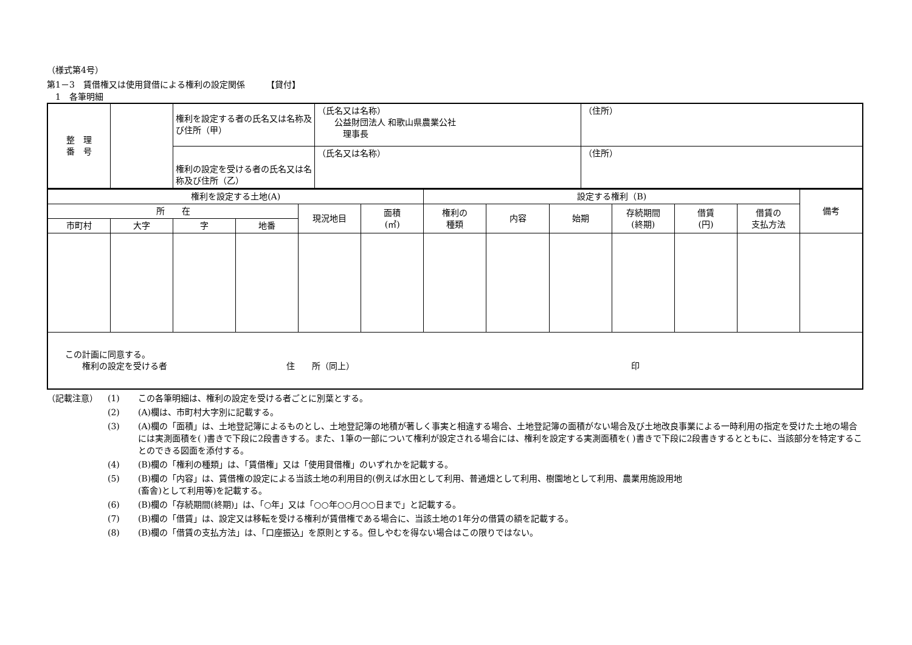（様式第4号）
第1－3　賃借権又は使用貸借による権利の設定関係　　　【貸付】
　1　各筆明細
| 整 理 番 号 | | 権利を設定する者の氏名又は名称及び住所（甲） | （氏名又は名称） 公益財団法人 和歌山県農業公社 理事長 | （住所） |
| | | 権利の設定を受ける者の氏名又は名称及び住所（乙） | （氏名又は名称） | （住所） |
| 権利を設定する土地(A) | | | | | | 設定する権利（B) | | | | | | 備考 |
| 所 在 | | | | 現況地目 | 面積 (㎡) | 権利の 種類 | 内容 | 始期 | 存続期間 (終期) | 借賃 (円) | 借賃の 支払方法 | |
| 市町村 | 大字 | 字 | 地番 | | | | | | | | | |
| この計画に同意する。 権利の設定を受ける者 住 所（同上） 印 | | | | | | | | | | | | |
| （記載注意） | (1) | この各筆明細は、権利の設定を受ける者ごとに別葉とする。 |
| | (2) | (A)欄は、市町村大字別に記載する。 |
| | (3) | (A)欄の「面積」は、土地登記簿によるものとし、土地登記簿の地積が著しく事実と相違する場合、土地登記簿の面積がない場合及び土地改良事業による一時利用の指定を受けた土地の場合には実測面積を( )書きで下段に2段書きする。また、1筆の一部について権利が設定される場合には、権利を設定する実測面積を( )書きで下段に2段書きするとともに、当該部分を特定することのできる図面を添付する。 |
| | (4) | (B)欄の「権利の種類」は、「賃借権」又は「使用貸借権」のいずれかを記載する。 |
| | (5) | (B)欄の「内容」は、賃借権の設定による当該土地の利用目的(例えば水田として利用、普通畑として利用、樹園地として利用、農業用施設用地 (畜舎)として利用等)を記載する。 |
| | (6) | (B)欄の「存続期間(終期)」は、「○年」又は「○○年○○月○○日まで」と記載する。 |
| | (7) | (B)欄の「借賃」は、設定又は移転を受ける権利が賃借権である場合に、当該土地の1年分の借賃の額を記載する。 |
| | (8) | (B)欄の「借賃の支払方法」は、「口座振込」を原則とする。但しやむを得ない場合はこの限りではない。 |